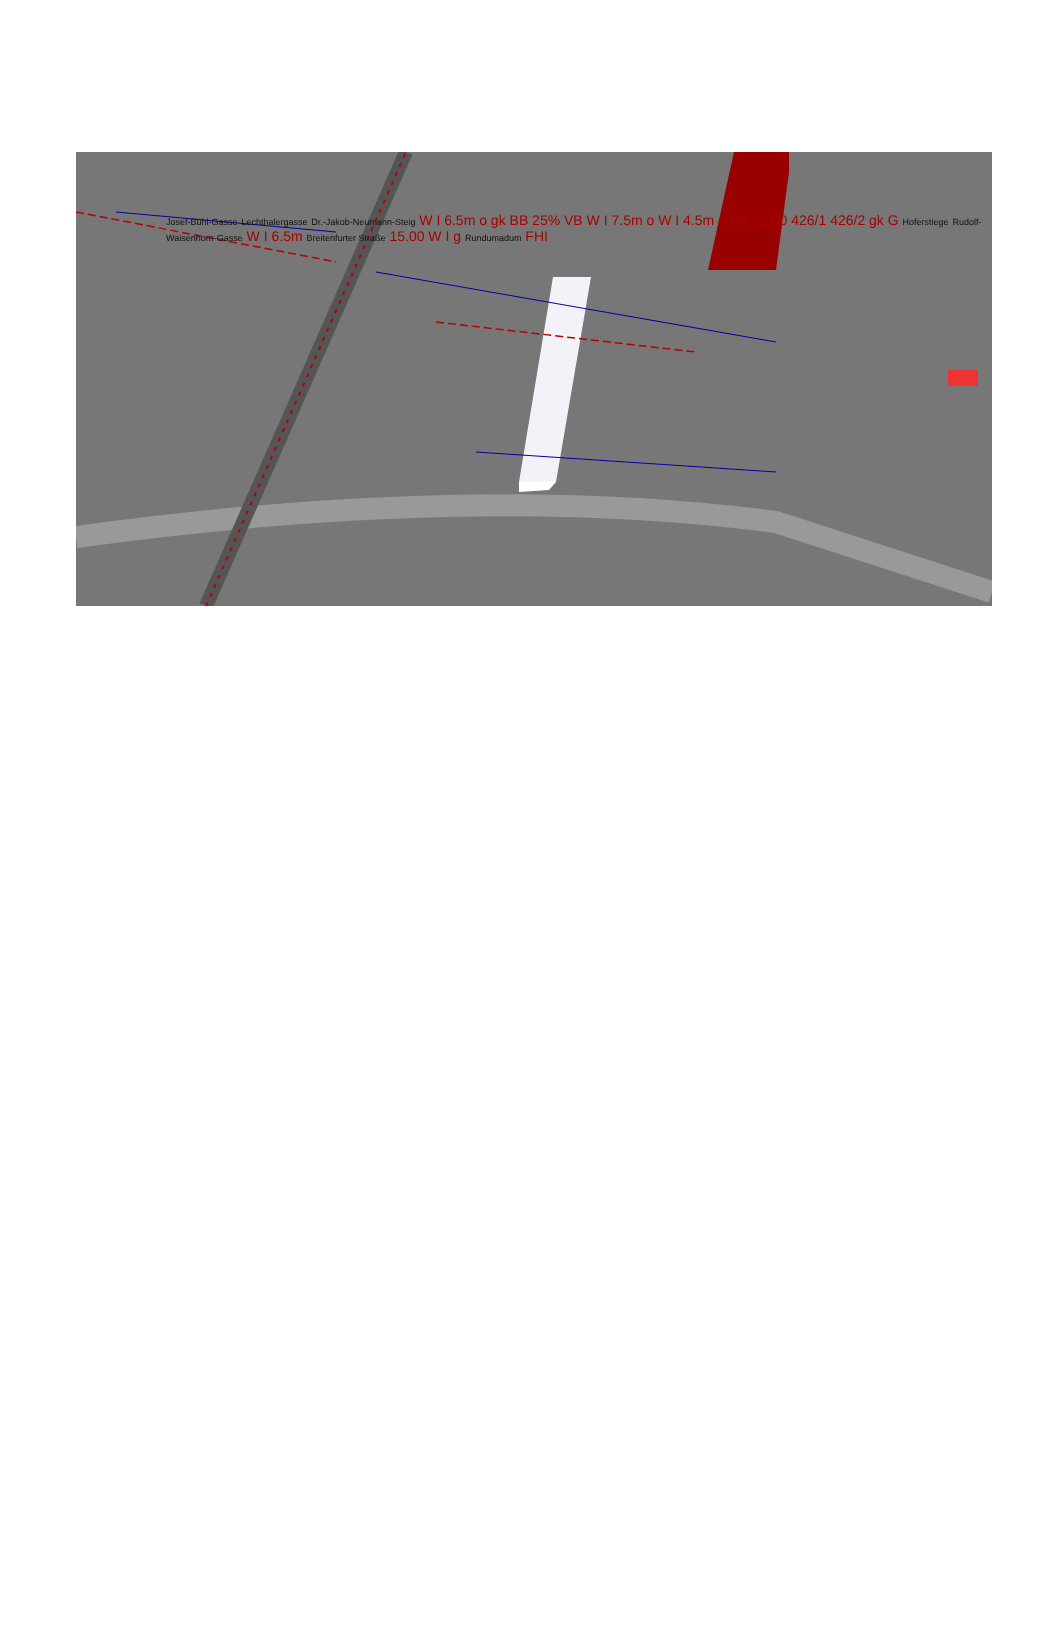Josef-Bühl-Gasse Lechthalergasse Dr.-Jakob-Neumann-Steig W I 6.5m o gk BB 25% VB W I 7.5m o W I 4.5m o BB 20.00 426/1 426/2 gk G Hoferstiege Rudolf-Waisenhorn-Gasse W I 6.5m Breitenfurter Straße 15.00 W I g Rundumadum FHI